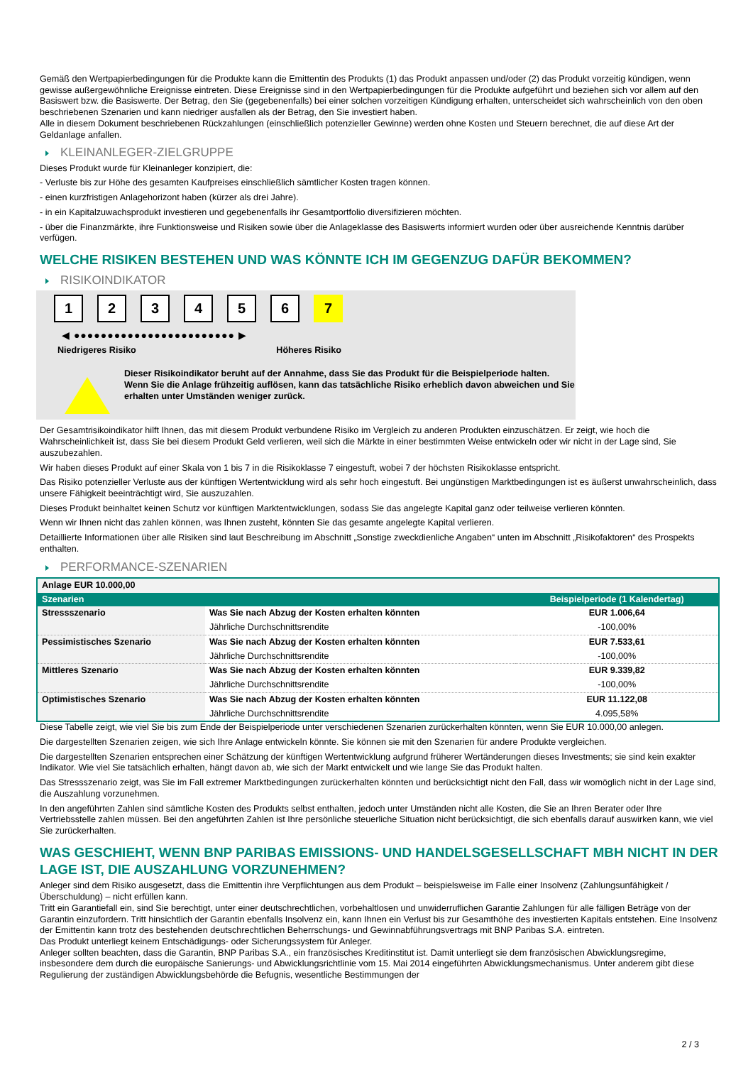Gemäß den Wertpapierbedingungen für die Produkte kann die Emittentin des Produkts (1) das Produkt anpassen und/oder (2) das Produkt vorzeitig kündigen, wenn gewisse außergewöhnliche Ereignisse eintreten. Diese Ereignisse sind in den Wertpapierbedingungen für die Produkte aufgeführt und beziehen sich vor allem auf den Basiswert bzw. die Basiswerte. Der Betrag, den Sie (gegebenenfalls) bei einer solchen vorzeitigen Kündigung erhalten, unterscheidet sich wahrscheinlich von den oben beschriebenen Szenarien und kann niedriger ausfallen als der Betrag, den Sie investiert haben.
Alle in diesem Dokument beschriebenen Rückzahlungen (einschließlich potenzieller Gewinne) werden ohne Kosten und Steuern berechnet, die auf diese Art der Geldanlage anfallen.
KLEINANLEGER-ZIELGRUPPE
Dieses Produkt wurde für Kleinanleger konzipiert, die:
- Verluste bis zur Höhe des gesamten Kaufpreises einschließlich sämtlicher Kosten tragen können.
- einen kurzfristigen Anlagehorizont haben (kürzer als drei Jahre).
- in ein Kapitalzuwachsprodukt investieren und gegebenenfalls ihr Gesamtportfolio diversifizieren möchten.
- über die Finanzmärkte, ihre Funktionsweise und Risiken sowie über die Anlageklasse des Basiswerts informiert wurden oder über ausreichende Kenntnis darüber verfügen.
WELCHE RISIKEN BESTEHEN UND WAS KÖNNTE ICH IM GEGENZUG DAFÜR BEKOMMEN?
RISIKOINDIKATOR
1 2 3 4 5 6 7
◀ ●●●●●●●●●●●●●●●●●●●●●●●● ▶
Niedrigeres Risiko Höheres Risiko
Dieser Risikoindikator beruht auf der Annahme, dass Sie das Produkt für die Beispielperiode halten.
Wenn Sie die Anlage frühzeitig auflösen, kann das tatsächliche Risiko erheblich davon abweichen und Sie erhalten unter Umständen weniger zurück.
Der Gesamtrisikoindikator hilft Ihnen, das mit diesem Produkt verbundene Risiko im Vergleich zu anderen Produkten einzuschätzen. Er zeigt, wie hoch die Wahrscheinlichkeit ist, dass Sie bei diesem Produkt Geld verlieren, weil sich die Märkte in einer bestimmten Weise entwickeln oder wir nicht in der Lage sind, Sie auszubezahlen.
Wir haben dieses Produkt auf einer Skala von 1 bis 7 in die Risikoklasse 7 eingestuft, wobei 7 der höchsten Risikoklasse entspricht.
Das Risiko potenzieller Verluste aus der künftigen Wertentwicklung wird als sehr hoch eingestuft. Bei ungünstigen Marktbedingungen ist es äußerst unwahrscheinlich, dass unsere Fähigkeit beeinträchtigt wird, Sie auszuzahlen.
Dieses Produkt beinhaltet keinen Schutz vor künftigen Marktentwicklungen, sodass Sie das angelegte Kapital ganz oder teilweise verlieren könnten.
Wenn wir Ihnen nicht das zahlen können, was Ihnen zusteht, könnten Sie das gesamte angelegte Kapital verlieren.
Detaillierte Informationen über alle Risiken sind laut Beschreibung im Abschnitt „Sonstige zweckdienliche Angaben“ unten im Abschnitt „Risikofaktoren“ des Prospekts enthalten.
PERFORMANCE-SZENARIEN
| Anlage EUR 10.000,00 | | |
| Szenarien | | Beispielperiode (1 Kalendertag) |
| Stressszenario | Was Sie nach Abzug der Kosten erhalten könnten | EUR 1.006,64 |
| | Jährliche Durchschnittsrendite | -100,00% |
| Pessimistisches Szenario | Was Sie nach Abzug der Kosten erhalten könnten | EUR 7.533,61 |
| | Jährliche Durchschnittsrendite | -100,00% |
| Mittleres Szenario | Was Sie nach Abzug der Kosten erhalten könnten | EUR 9.339,82 |
| | Jährliche Durchschnittsrendite | -100,00% |
| Optimistisches Szenario | Was Sie nach Abzug der Kosten erhalten könnten | EUR 11.122,08 |
| | Jährliche Durchschnittsrendite | 4.095,58% |
Diese Tabelle zeigt, wie viel Sie bis zum Ende der Beispielperiode unter verschiedenen Szenarien zurückerhalten könnten, wenn Sie EUR 10.000,00 anlegen.
Die dargestellten Szenarien zeigen, wie sich Ihre Anlage entwickeln könnte. Sie können sie mit den Szenarien für andere Produkte vergleichen.
Die dargestellten Szenarien entsprechen einer Schätzung der künftigen Wertentwicklung aufgrund früherer Wertänderungen dieses Investments; sie sind kein exakter Indikator. Wie viel Sie tatsächlich erhalten, hängt davon ab, wie sich der Markt entwickelt und wie lange Sie das Produkt halten.
Das Stressszenario zeigt, was Sie im Fall extremer Marktbedingungen zurückerhalten könnten und berücksichtigt nicht den Fall, dass wir womöglich nicht in der Lage sind, die Auszahlung vorzunehmen.
In den angeführten Zahlen sind sämtliche Kosten des Produkts selbst enthalten, jedoch unter Umständen nicht alle Kosten, die Sie an Ihren Berater oder Ihre Vertriebsstelle zahlen müssen. Bei den angeführten Zahlen ist Ihre persönliche steuerliche Situation nicht berücksichtigt, die sich ebenfalls darauf auswirken kann, wie viel Sie zurückerhalten.
WAS GESCHIEHT, WENN BNP PARIBAS EMISSIONS- UND HANDELSGESELLSCHAFT MBH NICHT IN DER LAGE IST, DIE AUSZAHLUNG VORZUNEHMEN?
Anleger sind dem Risiko ausgesetzt, dass die Emittentin ihre Verpflichtungen aus dem Produkt – beispielsweise im Falle einer Insolvenz (Zahlungsunfähigkeit / Überschuldung) – nicht erfüllen kann.
Tritt ein Garantiefall ein, sind Sie berechtigt, unter einer deutschrechtlichen, vorbehaltlosen und unwiderruflichen Garantie Zahlungen für alle fälligen Beträge von der Garantin einzufordern. Tritt hinsichtlich der Garantin ebenfalls Insolvenz ein, kann Ihnen ein Verlust bis zur Gesamthöhe des investierten Kapitals entstehen. Eine Insolvenz der Emittentin kann trotz des bestehenden deutschrechtlichen Beherrschungs- und Gewinnabführungsvertrags mit BNP Paribas S.A. eintreten.
Das Produkt unterliegt keinem Entschädigungs- oder Sicherungssystem für Anleger.
Anleger sollten beachten, dass die Garantin, BNP Paribas S.A., ein französisches Kreditinstitut ist. Damit unterliegt sie dem französischen Abwicklungsregime, insbesondere dem durch die europäische Sanierungs- und Abwicklungsrichtlinie vom 15. Mai 2014 eingeführten Abwicklungsmechanismus. Unter anderem gibt diese Regulierung der zuständigen Abwicklungsbehörde die Befugnis, wesentliche Bestimmungen der
2 / 3